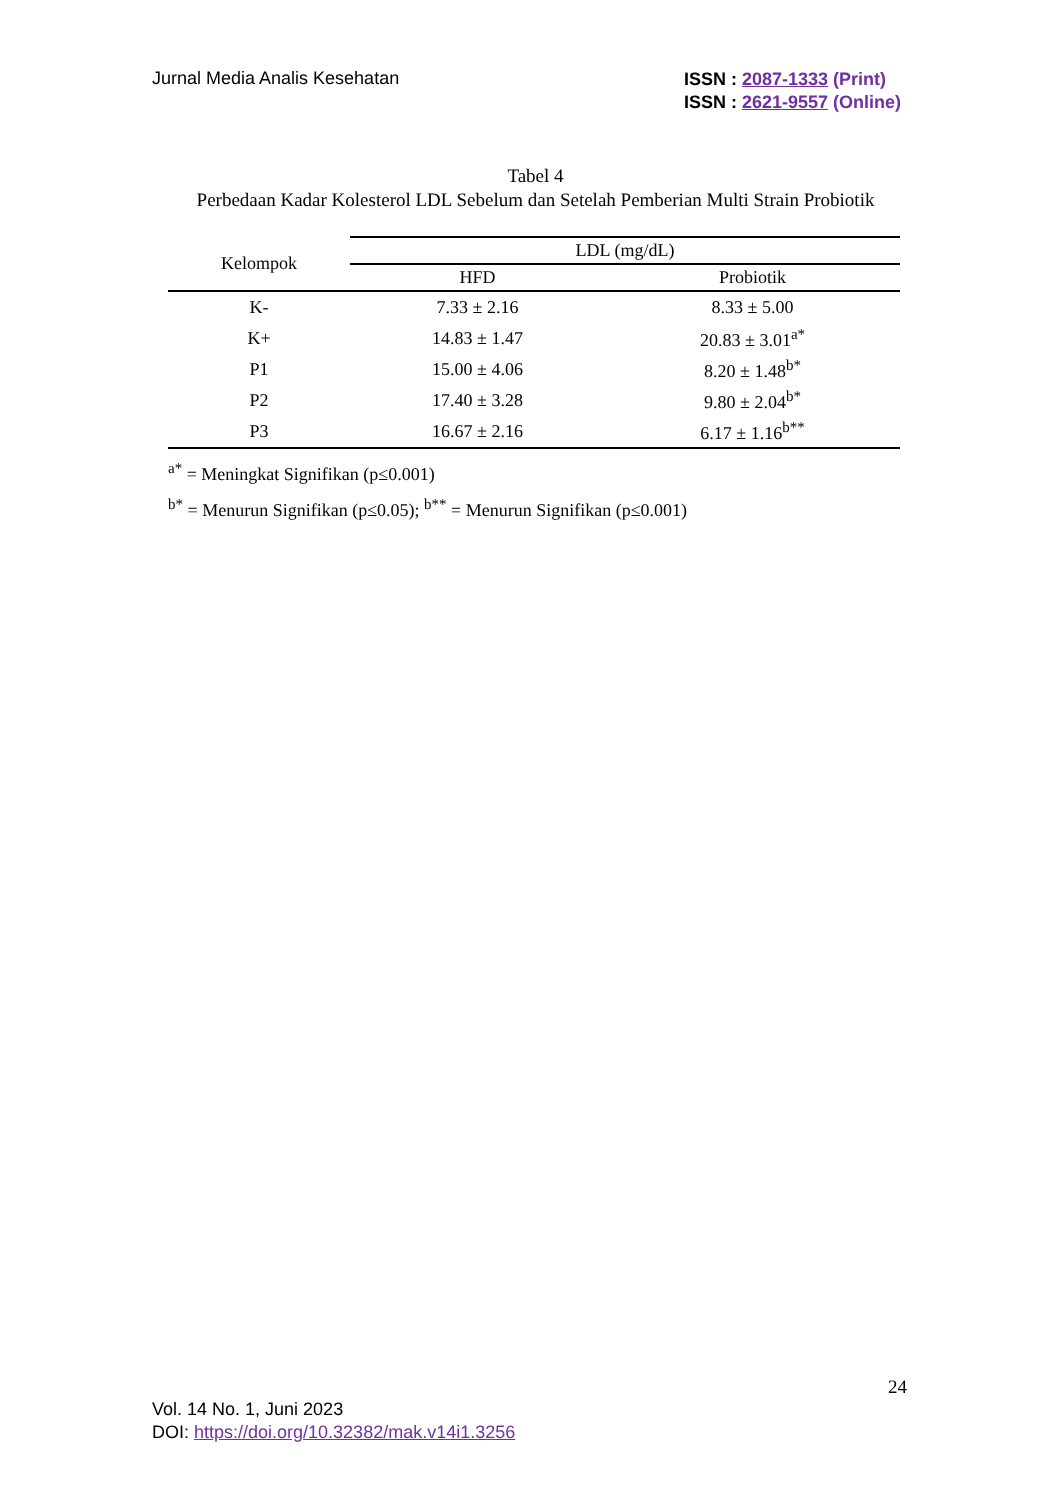Jurnal Media Analis Kesehatan
ISSN : 2087-1333 (Print)
ISSN : 2621-9557 (Online)
Tabel 4
Perbedaan Kadar Kolesterol LDL Sebelum dan Setelah Pemberian Multi Strain Probiotik
| Kelompok | LDL (mg/dL) | |
| --- | --- | --- |
| | HFD | Probiotik |
| K- | 7.33 ± 2.16 | 8.33 ± 5.00 |
| K+ | 14.83 ± 1.47 | 20.83 ± 3.01<sup>a*</sup> |
| P1 | 15.00 ± 4.06 | 8.20 ± 1.48<sup>b*</sup> |
| P2 | 17.40 ± 3.28 | 9.80 ± 2.04<sup>b*</sup> |
| P3 | 16.67 ± 2.16 | 6.17 ± 1.16<sup>b**</sup> |
<sup>a*</sup> = Meningkat Signifikan (p≤0.001)
<sup>b*</sup> = Menurun Signifikan (p≤0.05); <sup>b**</sup> = Menurun Signifikan (p≤0.001)
24
Vol. 14 No. 1, Juni 2023
DOI: https://doi.org/10.32382/mak.v14i1.3256